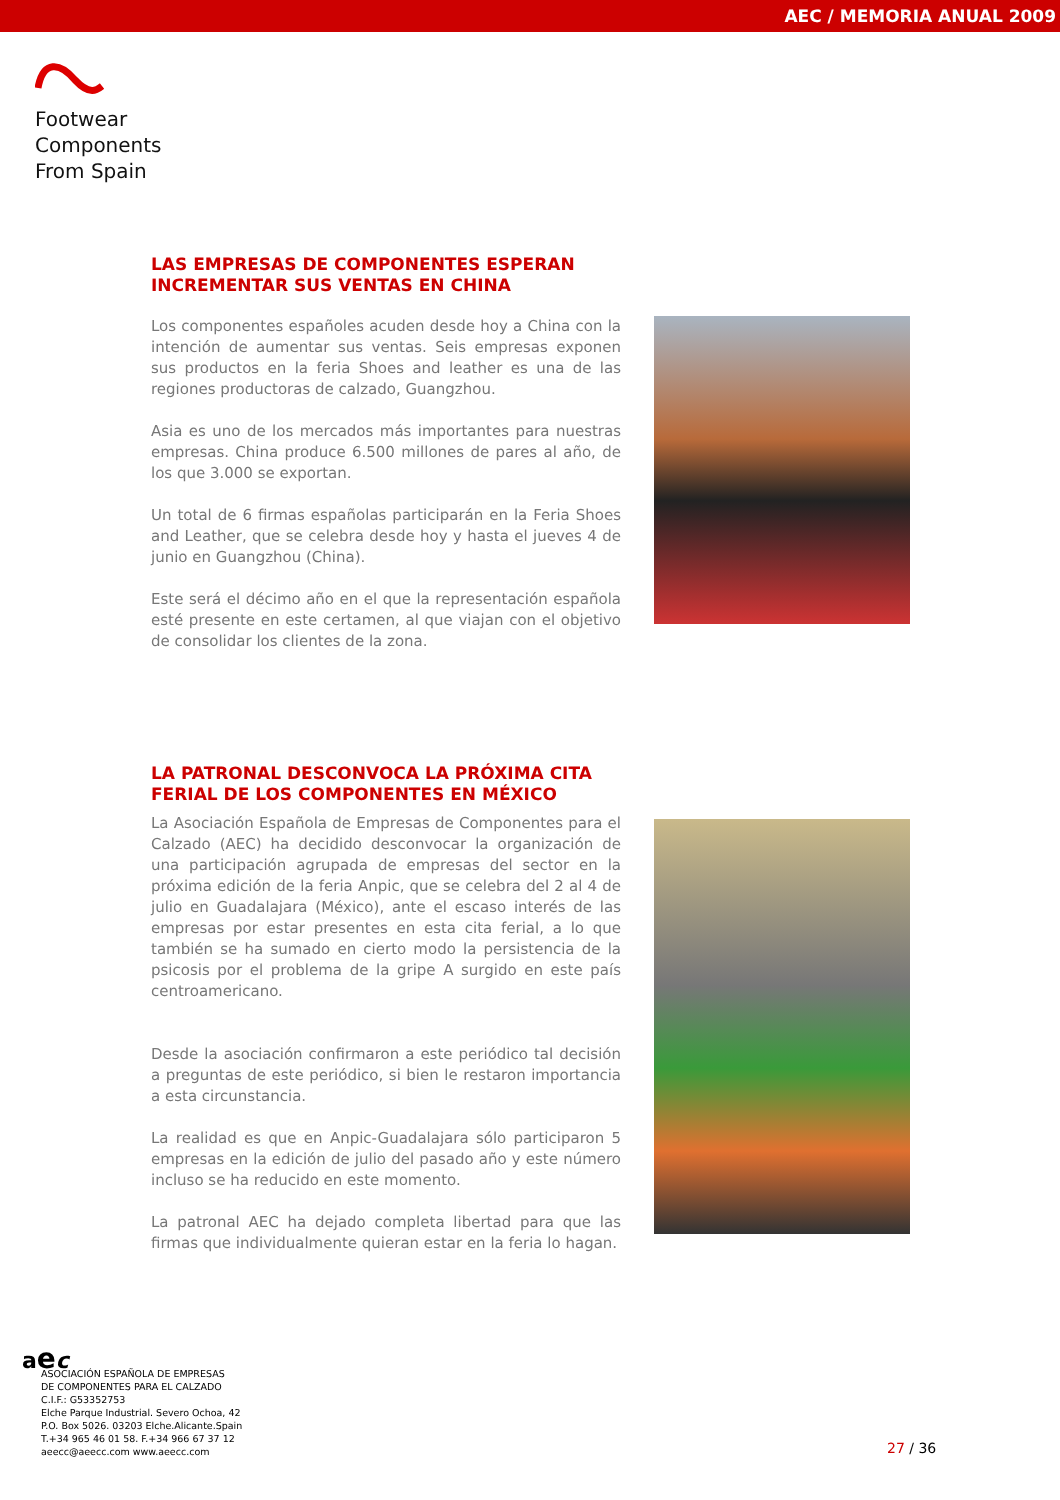AEC / MEMORIA ANUAL 2009
Footwear
Components
From Spain
LAS EMPRESAS DE COMPONENTES ESPERAN
INCREMENTAR SUS VENTAS EN CHINA
Los componentes españoles acuden desde hoy a China con la intención de aumentar sus ventas. Seis empresas exponen sus productos en la feria Shoes and leather es una de las regiones productoras de calzado, Guangzhou.
Asia es uno de los mercados más importantes para nuestras empresas. China produce 6.500 millones de pares al año, de los que 3.000 se exportan.
Un total de 6 firmas españolas participarán en la Feria Shoes and Leather, que se celebra desde hoy y hasta el jueves 4 de junio en Guangzhou (China).
Este será el décimo año en el que la representación española esté presente en este certamen, al que viajan con el objetivo de consolidar los clientes de la zona.
LA PATRONAL DESCONVOCA LA PRÓXIMA CITA
FERIAL DE LOS COMPONENTES EN MÉXICO
La Asociación Española de Empresas de Componentes para el Calzado (AEC) ha decidido desconvocar la organización de una participación agrupada de empresas del sector en la próxima edición de la feria Anpic, que se celebra del 2 al 4 de julio en Guadalajara (México), ante el escaso interés de las empresas por estar presentes en esta cita ferial, a lo que también se ha sumado en cierto modo la persistencia de la psicosis por el problema de la gripe A surgido en este país centroamericano.
Desde la asociación confirmaron a este periódico tal decisión a preguntas de este periódico, si bien le restaron importancia a esta circunstancia.
La realidad es que en Anpic-Guadalajara sólo participaron 5 empresas en la edición de julio del pasado año y este número incluso se ha reducido en este momento.
La patronal AEC ha dejado completa libertad para que las firmas que individualmente quieran estar en la feria lo hagan.
aec
ASOCIACIÓN ESPAÑOLA DE EMPRESAS
DE COMPONENTES PARA EL CALZADO
C.I.F.: G53352753
Elche Parque Industrial. Severo Ochoa, 42
P.O. Box 5026. 03203 Elche.Alicante.Spain
T.+34 965 46 01 58. F.+34 966 67 37 12
aeecc@aeecc.com www.aeecc.com
27 / 36